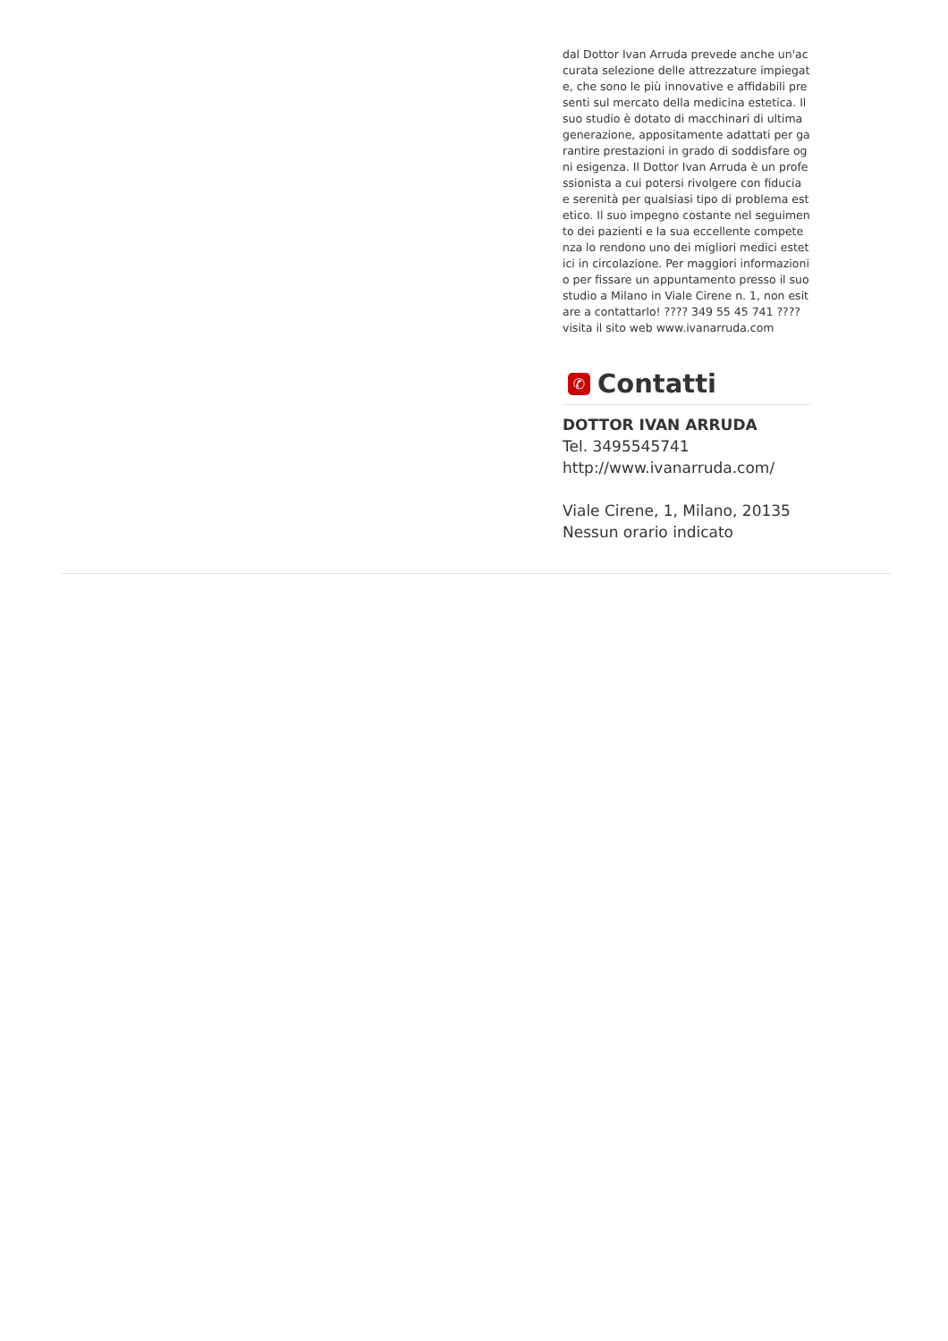dal Dottor Ivan Arruda prevede anche un'accurata selezione delle attrezzature impiegate, che sono le più innovative e affidabili presenti sul mercato della medicina estetica. Il suo studio è dotato di macchinari di ultima generazione, appositamente adattati per garantire prestazioni in grado di soddisfare ogni esigenza. Il Dottor Ivan Arruda è un professionista a cui potersi rivolgere con fiducia e serenità per qualsiasi tipo di problema estetico. Il suo impegno costante nel seguimento dei pazienti e la sua eccellente competenza lo rendono uno dei migliori medici estetici in circolazione. Per maggiori informazioni o per fissare un appuntamento presso il suo studio a Milano in Viale Cirene n. 1, non esitare a contattarlo! ???? 349 55 45 741 ???? visita il sito web www.ivanarruda.com
✆ Contatti
DOTTOR IVAN ARRUDA
Tel. 3495545741
http://www.ivanarruda.com/
Viale Cirene, 1, Milano, 20135
Nessun orario indicato